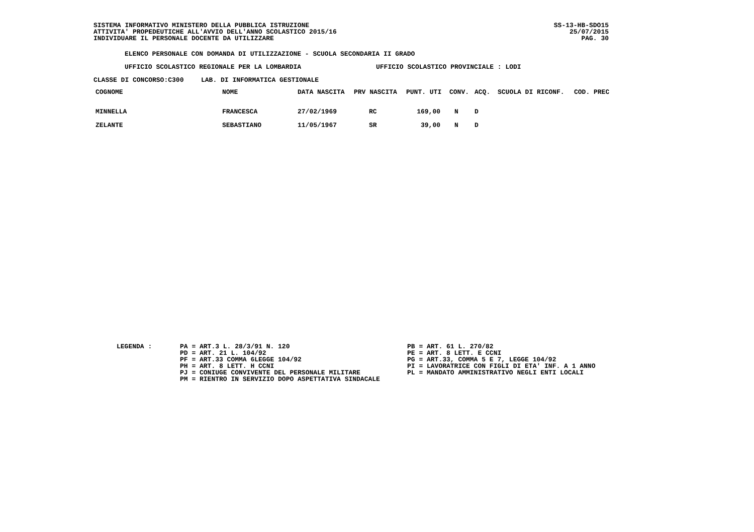SISTEMA INFORMATIVO MINISTERO DELLA PUBBLICA ISTRUZIONE
ATTIVITA' PROPEDEUTICHE ALL'AVVIO DELL'ANNO SCOLASTICO 2015/16
INDIVIDUARE IL PERSONALE DOCENTE DA UTILIZZARE
SS-13-HB-SDO15
25/07/2015
PAG. 30
ELENCO PERSONALE CON DOMANDA DI UTILIZZAZIONE - SCUOLA SECONDARIA II GRADO
UFFICIO SCOLASTICO REGIONALE PER LA LOMBARDIA UFFICIO SCOLASTICO PROVINCIALE : LODI
CLASSE DI CONCORSO:C300 LAB. DI INFORMATICA GESTIONALE
| COGNOME | NOME | DATA NASCITA | PRV NASCITA | PUNT. UTI | CONV. | ACQ. | SCUOLA DI RICONF. | COD. PREC |
| --- | --- | --- | --- | --- | --- | --- | --- | --- |
| MINNELLA | FRANCESCA | 27/02/1969 | RC | 169,00 | N | D | | |
| ZELANTE | SEBASTIANO | 11/05/1967 | SR | 39,00 | N | D | | |
LEGENDA : PA = ART.3 L. 28/3/91 N. 120
PD = ART. 21 L. 104/92
PF = ART.33 COMMA 6LEGGE 104/92
PH = ART. 8 LETT. H CCNI
PJ = CONIUGE CONVIVENTE DEL PERSONALE MILITARE
PM = RIENTRO IN SERVIZIO DOPO ASPETTATIVA SINDACALE
PB = ART. 61 L. 270/82
PE = ART. 8 LETT. E CCNI
PG = ART.33, COMMA 5 E 7, LEGGE 104/92
PI = LAVORATRICE CON FIGLI DI ETA' INF. A 1 ANNO
PL = MANDATO AMMINISTRATIVO NEGLI ENTI LOCALI